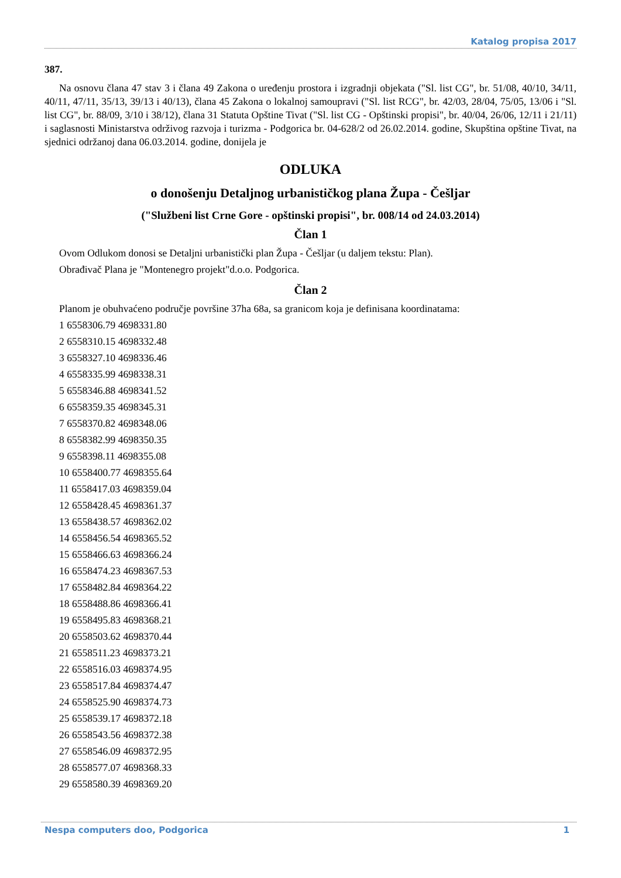Katalog propisa 2017
387.
Na osnovu člana 47 stav 3 i člana 49 Zakona o uređenju prostora i izgradnji objekata ("Sl. list CG", br. 51/08, 40/10, 34/11, 40/11, 47/11, 35/13, 39/13 i 40/13), člana 45 Zakona o lokalnoj samoupravi ("Sl. list RCG", br. 42/03, 28/04, 75/05, 13/06 i "Sl. list CG", br. 88/09, 3/10 i 38/12), člana 31 Statuta Opštine Tivat ("Sl. list CG - Opštinski propisi", br. 40/04, 26/06, 12/11 i 21/11) i saglasnosti Ministarstva održivog razvoja i turizma - Podgorica br. 04-628/2 od 26.02.2014. godine, Skupština opštine Tivat, na sjednici održanoj dana 06.03.2014. godine, donijela je
ODLUKA
o donošenju Detaljnog urbanističkog plana Župa - Češljar
("Službeni list Crne Gore - opštinski propisi", br. 008/14 od 24.03.2014)
Član 1
Ovom Odlukom donosi se Detaljni urbanistički plan Župa - Češljar (u daljem tekstu: Plan).
Obrađivač Plana je "Montenegro projekt"d.o.o. Podgorica.
Član 2
Planom je obuhvaćeno područje površine 37ha 68a, sa granicom koja je definisana koordinatama:
1 6558306.79 4698331.80
2 6558310.15 4698332.48
3 6558327.10 4698336.46
4 6558335.99 4698338.31
5 6558346.88 4698341.52
6 6558359.35 4698345.31
7 6558370.82 4698348.06
8 6558382.99 4698350.35
9 6558398.11 4698355.08
10 6558400.77 4698355.64
11 6558417.03 4698359.04
12 6558428.45 4698361.37
13 6558438.57 4698362.02
14 6558456.54 4698365.52
15 6558466.63 4698366.24
16 6558474.23 4698367.53
17 6558482.84 4698364.22
18 6558488.86 4698366.41
19 6558495.83 4698368.21
20 6558503.62 4698370.44
21 6558511.23 4698373.21
22 6558516.03 4698374.95
23 6558517.84 4698374.47
24 6558525.90 4698374.73
25 6558539.17 4698372.18
26 6558543.56 4698372.38
27 6558546.09 4698372.95
28 6558577.07 4698368.33
29 6558580.39 4698369.20
Nespa computers doo, Podgorica 1